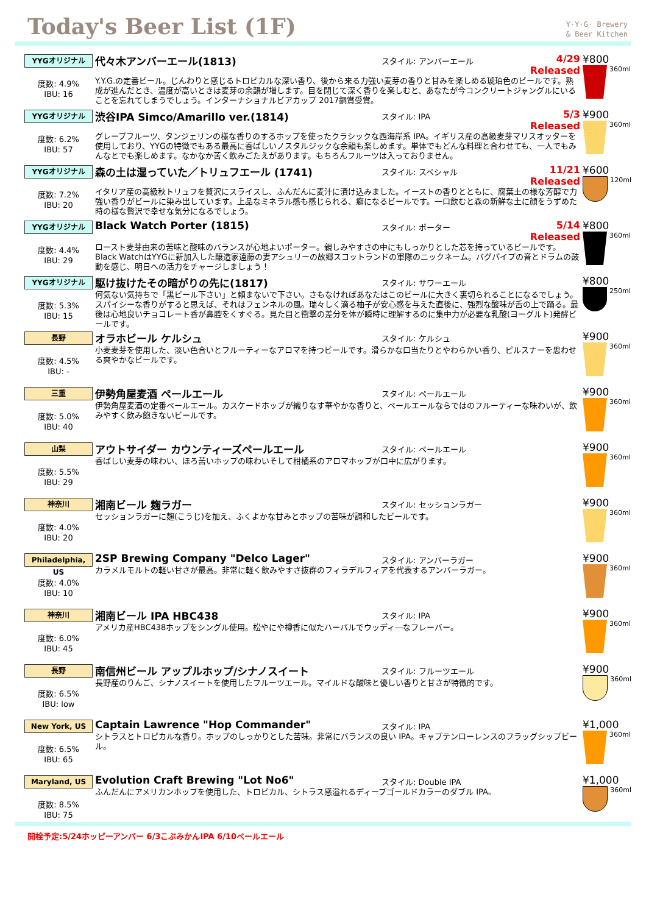Today's Beer List (1F)
Y·Y·G· Brewery
& Beer Kitchen
YYGオリジナル
度数: 4.9%
IBU: 16
代々木アンバーエール(1813) スタイル: アンバーエール 4/29 Released
Y.Y.G.の定番ビール。じんわりと感じるトロピカルな深い香り、後から来る力強い麦芽の香りと甘みを楽しめる琥珀色のビールです。熟成が進んだとき、温度が高いときは麦芽の余韻が増します。目を閉じて深く香りを楽しむと、あなたが今コンクリートジャングルにいることを忘れてしまうでしょう。インターナショナルビアカップ 2017銅賞受賞。
¥800
360ml
YYGオリジナル
度数: 6.2%
IBU: 57
渋谷IPA Simco/Amarillo ver.(1814) スタイル: IPA 5/3 Released
グレープフルーツ、タンジェリンの様な香りのするホップを使ったクラシックな西海岸系 IPA。イギリス産の高級麦芽マリスオッターを使用しており、YYGの特徴でもある最高に香ばしいノスタルジックな余韻も楽しめます。単体でもどんな料理と合わせても、一人でもみんなとでも楽しめます。なかなか苦く飲みごたえがあります。もちろんフルーツは入っておりません。
¥900
360ml
YYGオリジナル
度数: 7.2%
IBU: 20
森の土は湿っていた／トリュフエール (1741) スタイル: スペシャル 11/21 Released
イタリア産の高級秋トリュフを贅沢にスライスし、ふんだんに麦汁に漬け込みました。イーストの香りとともに、腐葉土の様な芳醇で力強い香りがビールに染み出しています。上品なミネラル感も感じられる、癖になるビールです。一口飲むと森の新鮮な土に顔をうずめた時の様な贅沢で幸せな気分になるでしょう。
¥600
120ml
YYGオリジナル
度数: 4.4%
IBU: 29
Black Watch Porter (1815) スタイル: ポーター 5/14 Released
ロースト麦芽由来の苦味と酸味のバランスが心地よいポーター。親しみやすさの中にもしっかりとした芯を持っているビールです。Black WatchはYYGに新加入した醸造家遠藤の妻アシュリーの故郷スコットランドの軍隊のニックネーム。バグパイプの音とドラムの鼓動を感じ、明日への活力をチャージしましょう！
¥800
360ml
YYGオリジナル
度数: 5.3%
IBU: 15
駆け抜けたその暗がりの先に(1817) スタイル: サワーエール
何気ない気持ちで「黒ビール下さい」と頼まないで下さい。さもなければあなたはこのビールに大きく裏切られることになるでしょう。スパイシーな香りがすると思えば、それはフェンネルの風。瑞々しく滴る柚子が安心感を与えた直後に、強烈な酸味が舌の上で踊る。最後は心地良いチョコレート香が鼻腔をくすぐる。見た目と衝撃の差分を体が瞬時に理解するのに集中力が必要な乳酸(ヨーグルト)発酵ビールです。
¥800
250ml
長野
度数: 4.5%
IBU: -
オラホビール ケルシュ スタイル: ケルシュ
小麦麦芽を使用した、淡い色合いとフルーティーなアロマを持つビールです。滑らかな口当たりとやわらかい香り、ピルスナーを思わせる爽やかなビールです。
¥900
360ml
三重
度数: 5.0%
IBU: 40
伊勢角屋麦酒 ペールエール スタイル: ペールエール
伊勢角屋麦酒の定番ペールエール。カスケードホップが織りなす華やかな香りと、ペールエールならではのフルーティーな味わいが、飲みやすく飲み飽きないビールです。
¥900
360ml
山梨
度数: 5.5%
IBU: 29
アウトサイダー カウンティーズペールエール スタイル: ペールエール
香ばしい麦芽の味わい、ほろ苦いホップの味わいそして柑橘系のアロマホップが口中に広がります。
¥900
360ml
神奈川
度数: 4.0%
IBU: 20
湘南ビール 麹ラガー スタイル: セッションラガー
セッションラガーに麹(こうじ)を加え、ふくよかな甘みとホップの苦味が調和したビールです。
¥900
360ml
Philadelphia, US
度数: 4.0%
IBU: 10
2SP Brewing Company "Delco Lager" スタイル: アンバーラガー
カラメルモルトの軽い甘さが最高。非常に軽く飲みやすさ抜群のフィラデルフィアを代表するアンバーラガー。
¥900
360ml
神奈川
度数: 6.0%
IBU: 45
湘南ビール IPA HBC438 スタイル: IPA
アメリカ産HBC438ホップをシングル使用。松やにや樽香に似たハーバルでウッディ―なフレーバー。
¥900
360ml
長野
度数: 6.5%
IBU: low
南信州ビール アップルホップ/シナノスイート スタイル: フルーツエール
長野産のりんご、シナノスイートを使用したフルーツエール。マイルドな酸味と優しい香りと甘さが特徴的です。
¥900
360ml
New York, US
度数: 6.5%
IBU: 65
Captain Lawrence "Hop Commander" スタイル: IPA
シトラスとトロピカルな香り。ホップのしっかりとした苦味。非常にバランスの良い IPA。キャプテンローレンスのフラッグシップビール。
¥1,000
360ml
Maryland, US
度数: 8.5%
IBU: 75
Evolution Craft Brewing "Lot No6" スタイル: Double IPA
ふんだんにアメリカンホップを使用した、トロピカル、シトラス感溢れるディープゴールドカラーのダブル IPA。
¥1,000
360ml
開栓予定:5/24ホッピーアンバー 6/3こぶみかんIPA 6/10ペールエール